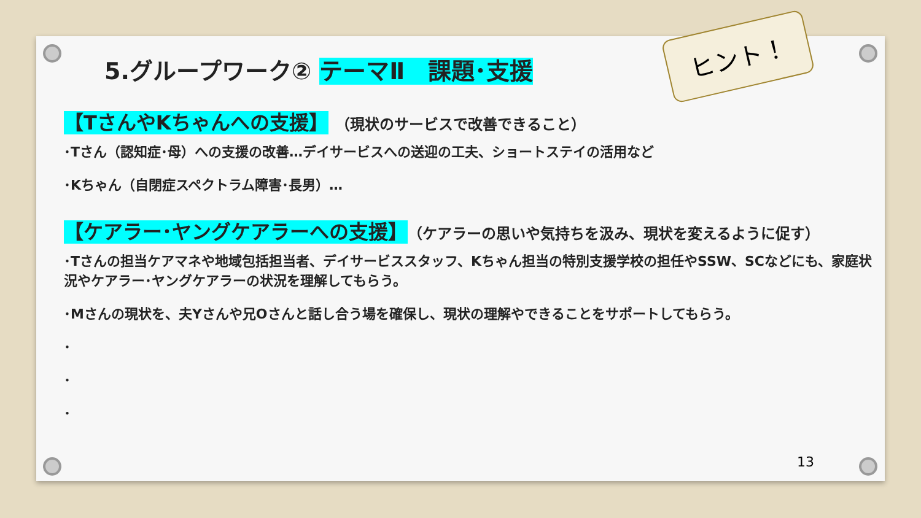5.グループワーク② テーマⅡ　課題･支援
【TさんやKちゃんへの支援】 （現状のサービスで改善できること）
･Tさん（認知症･母）への支援の改善…デイサービスへの送迎の工夫、ショートステイの活用など
･Kちゃん（自閉症スペクトラム障害･長男）…
【ケアラー･ヤングケアラーへの支援】（ケアラーの思いや気持ちを汲み、現状を変えるように促す）
･Tさんの担当ケアマネや地域包括担当者、デイサービススタッフ、Kちゃん担当の特別支援学校の担任やSSW、SCなどにも、家庭状況やケアラー･ヤングケアラーの状況を理解してもらう。
･Mさんの現状を、夫Yさんや兄Oさんと話し合う場を確保し、現状の理解やできることをサポートしてもらう。
･
･
･
ヒント！
13